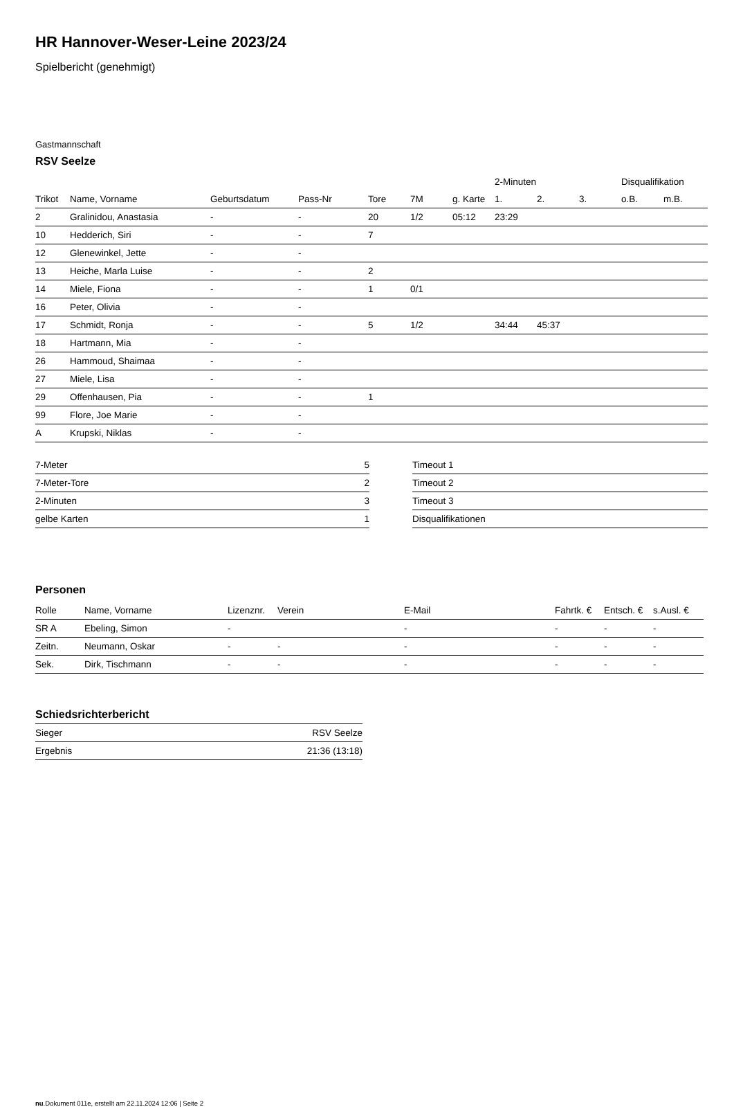HR Hannover-Weser-Leine 2023/24
Spielbericht (genehmigt)
Gastmannschaft
RSV Seelze
| | | | | | | | 2-Minuten | | | Disqualifikation | |
| --- | --- | --- | --- | --- | --- | --- | --- | --- | --- | --- | --- |
| Trikot | Name, Vorname | Geburtsdatum | Pass-Nr | Tore | 7M | g. Karte | 1. | 2. | 3. | o.B. | m.B. |
| 2 | Gralinidou, Anastasia | - | - | 20 | 1/2 | 05:12 | 23:29 | | | | |
| 10 | Hedderich, Siri | - | - | 7 | | | | | | | |
| 12 | Glenewinkel, Jette | - | - | | | | | | | | |
| 13 | Heiche, Marla Luise | - | - | 2 | | | | | | | |
| 14 | Miele, Fiona | - | - | 1 | 0/1 | | | | | | |
| 16 | Peter, Olivia | - | - | | | | | | | | |
| 17 | Schmidt, Ronja | - | - | 5 | 1/2 | | 34:44 | 45:37 | | | |
| 18 | Hartmann, Mia | - | - | | | | | | | | |
| 26 | Hammoud, Shaimaa | - | - | | | | | | | | |
| 27 | Miele, Lisa | - | - | | | | | | | | |
| 29 | Offenhausen, Pia | - | - | 1 | | | | | | | |
| 99 | Flore, Joe Marie | - | - | | | | | | | | |
| A | Krupski, Niklas | - | - | | | | | | | | |
| 7-Meter | 5 |
| 7-Meter-Tore | 2 |
| 2-Minuten | 3 |
| gelbe Karten | 1 |
| Timeout 1 |
| Timeout 2 |
| Timeout 3 |
| Disqualifikationen |
Personen
| Rolle | Name, Vorname | Lizenznr. | Verein | E-Mail | Fahrtk. € | Entsch. € | s.Ausl. € |
| --- | --- | --- | --- | --- | --- | --- | --- |
| SR A | Ebeling, Simon | - | | - | - | - | - |
| Zeitn. | Neumann, Oskar | - | - | - | - | - | - |
| Sek. | Dirk, Tischmann | - | - | - | - | - | - |
Schiedsrichterbericht
| Sieger | RSV Seelze |
| Ergebnis | 21:36 (13:18) |
nu.Dokument 011e, erstellt am 22.11.2024 12:06 | Seite 2